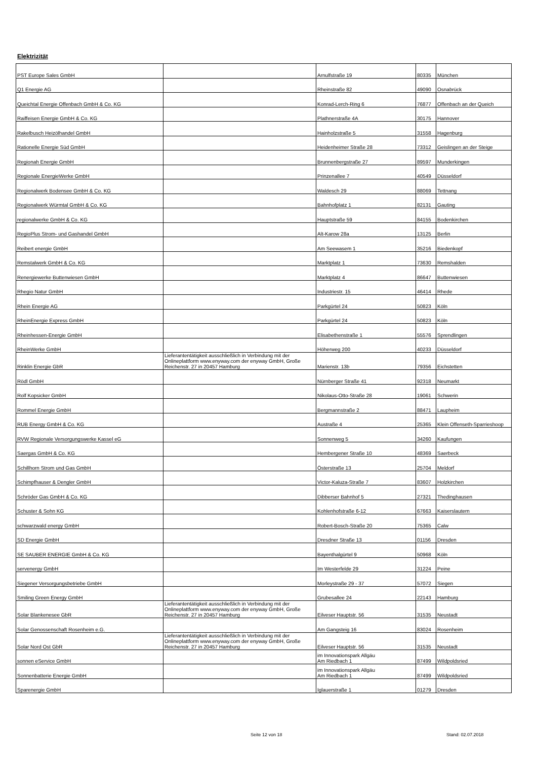Elektrizität
| PST Europe Sales GmbH | | Arnulfstraße 19 | 80335 | München |
| Q1 Energie AG | | Rheinstraße 82 | 49090 | Osnabrück |
| Queichtal Energie Offenbach GmbH & Co. KG | | Konrad-Lerch-Ring 6 | 76877 | Offenbach an der Queich |
| Raiffeisen Energie GmbH & Co. KG | | Plathnerstraße 4A | 30175 | Hannover |
| Rakelbusch Heizölhandel GmbH | | Hainholzstraße 5 | 31558 | Hagenburg |
| Rationelle Energie Süd GmbH | | Heidenheimer Straße 28 | 73312 | Geislingen an der Steige |
| Regionah Energie GmbH | | Brunnenbergstraße 27 | 89597 | Munderkingen |
| Regionale EnergieWerke GmbH | | Prinzenallee 7 | 40549 | Düsseldorf |
| Regionalwerk Bodensee GmbH & Co. KG | | Waldesch 29 | 88069 | Tettnang |
| Regionalwerk Würmtal GmbH & Co. KG | | Bahnhofplatz 1 | 82131 | Gauting |
| regionalwerke GmbH & Co. KG | | Hauptstraße 59 | 84155 | Bodenkirchen |
| RegioPlus Strom- und Gashandel GmbH | | Alt-Karow 28a | 13125 | Berlin |
| Reibert energie GmbH | | Am Seewasem 1 | 35216 | Biedenkopf |
| Remstalwerk GmbH & Co. KG | | Marktplatz 1 | 73630 | Remshalden |
| Renergiewerke Buttenwiesen GmbH | | Marktplatz 4 | 86647 | Buttenwiesen |
| Rhegio Natur GmbH | | Industriestr. 15 | 46414 | Rhede |
| Rhein Energie AG | | Parkgürtel 24 | 50823 | Köln |
| RheinEnergie Express GmbH | | Parkgürtel 24 | 50823 | Köln |
| Rheinhessen-Energie GmbH | | Elisabethenstraße 1 | 55576 | Sprendlingen |
| RheinWerke GmbH | | Höherweg 200 | 40233 | Düsseldorf |
| Rinklin Energie GbR | Lieferantentätigkeit ausschließlich in Verbindung mit der Onlineplattform www.enyway.com der enyway GmbH, Große Reichenstr. 27 in 20457 Hamburg | Marienstr. 13b | 79356 | Eichstetten |
| Rödl GmbH | | Nürnberger Straße 41 | 92318 | Neumarkt |
| Rolf Kopsicker GmbH | | Nikolaus-Otto-Straße 28 | 19061 | Schwerin |
| Rommel Energie GmbH | | Bergmannstraße 2 | 88471 | Laupheim |
| RUB Energy GmbH & Co. KG | | Austraße 4 | 25365 | Klein Offenseth-Sparrieshoop |
| RVW Regionale Versorgungswerke Kassel eG | | Sonnenweg 5 | 34260 | Kaufungen |
| Saergas GmbH & Co. KG | | Hembergener Straße 10 | 48369 | Saerbeck |
| Schillhorn Strom und Gas GmbH | | Österstraße 13 | 25704 | Meldorf |
| Schimpfhauser & Dengler GmbH | | Victor-Kaluza-Straße 7 | 83607 | Holzkirchen |
| Schröder Gas GmbH & Co. KG | | Dibberser Bahnhof 5 | 27321 | Thedinghausen |
| Schuster & Sohn KG | | Kohlenhofstraße 6-12 | 67663 | Kaiserslautern |
| schwarzwald energy GmbH | | Robert-Bosch-Straße 20 | 75365 | Calw |
| SD Energie GmbH | | Dresdner Straße 13 | 01156 | Dresden |
| SE SAUBER ENERGIE GmbH & Co. KG | | Bayenthalgürtel 9 | 50968 | Köln |
| servenergy GmbH | | Im Westerfelde 29 | 31224 | Peine |
| Siegener Versorgungsbetriebe GmbH | | Morleystraße 29 - 37 | 57072 | Siegen |
| Smiling Green Energy GmbH | | Grubesallee 24 | 22143 | Hamburg |
| Solar Blankenesee GbR | Lieferantentätigkeit ausschließlich in Verbindung mit der Onlineplattform www.enyway.com der enyway GmbH, Große Reichenstr. 27 in 20457 Hamburg | Eilveser Hauptstr. 56 | 31535 | Neustadt |
| Solar Genossenschaft Rosenheim e.G. | | Am Gangsteig 16 | 83024 | Rosenheim |
| Solar Nord Ost GbR | Lieferantentätigkeit ausschließlich in Verbindung mit der Onlineplattform www.enyway.com der enyway GmbH, Große Reichenstr. 27 in 20457 Hamburg | Eilveser Hauptstr. 56 | 31535 | Neustadt |
| sonnen eService GmbH | | im Innovationspark Allgäu Am Riedbach 1 | 87499 | Wildpoldsried |
| Sonnenbatterie Energie GmbH | | im Innovationspark Allgäu Am Riedbach 1 | 87499 | Wildpoldsried |
| Sparenergie GmbH | | Iglauerstraße 1 | 01279 | Dresden |
Seite 12 von 18 Stand: 02.07.2018